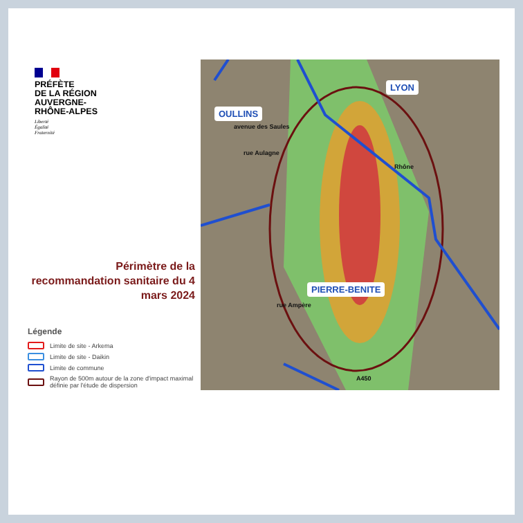PRÉFÈTE
DE LA RÉGION
AUVERGNE-
RHÔNE-ALPES
Liberté
Égalité
Fraternité
Périmètre de la recommandation sanitaire du 4 mars 2024
Légende
Limite de site - Arkema
Limite de site - Daikin
Limite de commune
Rayon de 500m autour de la zone d'impact maximal définie par l'étude de dispersion
OULLINS
LYON
PIERRE-BENITE
avenue des Saules
rue Aulagne
Rhône
rue Ampère
A450